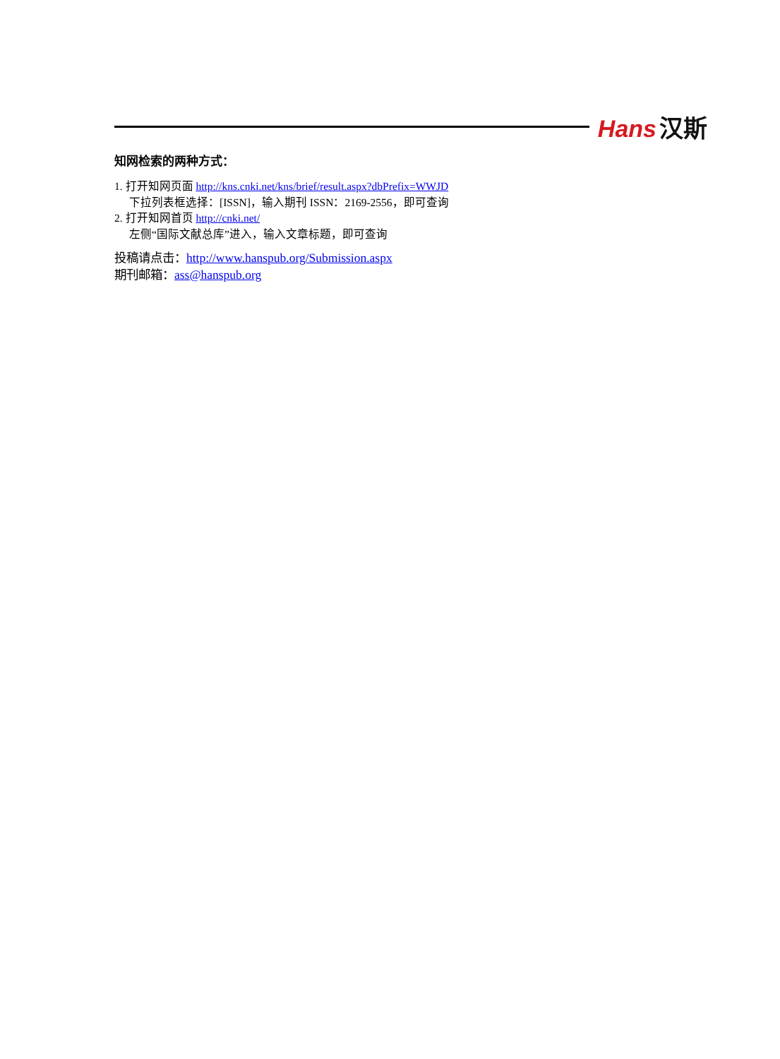Hans 汉斯
知网检索的两种方式：
1. 打开知网页面 http://kns.cnki.net/kns/brief/result.aspx?dbPrefix=WWJD
下拉列表框选择：[ISSN]，输入期刊 ISSN：2169-2556，即可查询
2. 打开知网首页 http://cnki.net/
左侧“国际文献总库”进入，输入文章标题，即可查询
投稿请点击：http://www.hanspub.org/Submission.aspx
期刊邮箱：ass@hanspub.org